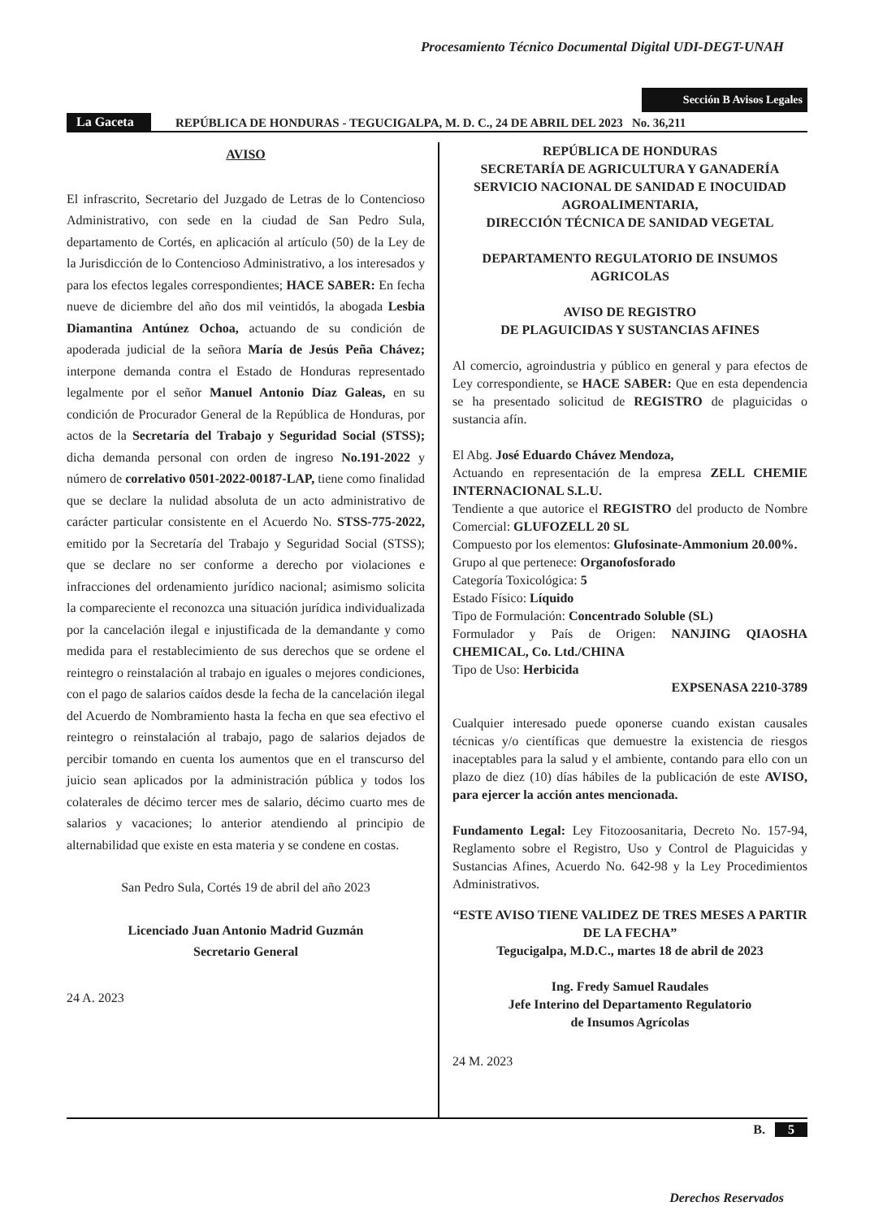Procesamiento Técnico Documental Digital UDI-DEGT-UNAH
Sección B Avisos Legales
La Gaceta
REPÚBLICA DE HONDURAS - TEGUCIGALPA, M. D. C., 24 DE ABRIL DEL 2023 No. 36,211
AVISO
El infrascrito, Secretario del Juzgado de Letras de lo Contencioso Administrativo, con sede en la ciudad de San Pedro Sula, departamento de Cortés, en aplicación al artículo (50) de la Ley de la Jurisdicción de lo Contencioso Administrativo, a los interesados y para los efectos legales correspondientes; HACE SABER: En fecha nueve de diciembre del año dos mil veintidós, la abogada Lesbia Diamantina Antúnez Ochoa, actuando de su condición de apoderada judicial de la señora María de Jesús Peña Chávez; interpone demanda contra el Estado de Honduras representado legalmente por el señor Manuel Antonio Díaz Galeas, en su condición de Procurador General de la República de Honduras, por actos de la Secretaría del Trabajo y Seguridad Social (STSS); dicha demanda personal con orden de ingreso No.191-2022 y número de correlativo 0501-2022-00187-LAP, tiene como finalidad que se declare la nulidad absoluta de un acto administrativo de carácter particular consistente en el Acuerdo No. STSS-775-2022, emitido por la Secretaría del Trabajo y Seguridad Social (STSS); que se declare no ser conforme a derecho por violaciones e infracciones del ordenamiento jurídico nacional; asimismo solicita la compareciente el reconozca una situación jurídica individualizada por la cancelación ilegal e injustificada de la demandante y como medida para el restablecimiento de sus derechos que se ordene el reintegro o reinstalación al trabajo en iguales o mejores condiciones, con el pago de salarios caídos desde la fecha de la cancelación ilegal del Acuerdo de Nombramiento hasta la fecha en que sea efectivo el reintegro o reinstalación al trabajo, pago de salarios dejados de percibir tomando en cuenta los aumentos que en el transcurso del juicio sean aplicados por la administración pública y todos los colaterales de décimo tercer mes de salario, décimo cuarto mes de salarios y vacaciones; lo anterior atendiendo al principio de alternabilidad que existe en esta materia y se condene en costas.
San Pedro Sula, Cortés 19 de abril del año 2023
Licenciado Juan Antonio Madrid Guzmán
Secretario General
24 A. 2023
REPÚBLICA DE HONDURAS
SECRETARÍA DE AGRICULTURA Y GANADERÍA
SERVICIO NACIONAL DE SANIDAD E INOCUIDAD AGROALIMENTARIA,
DIRECCIÓN TÉCNICA DE SANIDAD VEGETAL
DEPARTAMENTO REGULATORIO DE INSUMOS AGRICOLAS
AVISO DE REGISTRO
DE PLAGUICIDAS Y SUSTANCIAS AFINES
Al comercio, agroindustria y público en general y para efectos de Ley correspondiente, se HACE SABER: Que en esta dependencia se ha presentado solicitud de REGISTRO de plaguicidas o sustancia afín.
El Abg. José Eduardo Chávez Mendoza,
Actuando en representación de la empresa ZELL CHEMIE INTERNACIONAL S.L.U.
Tendiente a que autorice el REGISTRO del producto de Nombre Comercial: GLUFOZELL 20 SL
Compuesto por los elementos: Glufosinate-Ammonium 20.00%.
Grupo al que pertenece: Organofosforado
Categoría Toxicológica: 5
Estado Físico: Líquido
Tipo de Formulación: Concentrado Soluble (SL)
Formulador y País de Origen: NANJING QIAOSHA CHEMICAL, Co. Ltd./CHINA
Tipo de Uso: Herbicida
EXPSENASA 2210-3789
Cualquier interesado puede oponerse cuando existan causales técnicas y/o científicas que demuestre la existencia de riesgos inaceptables para la salud y el ambiente, contando para ello con un plazo de diez (10) días hábiles de la publicación de este AVISO, para ejercer la acción antes mencionada.
Fundamento Legal: Ley Fitozoosanitaria, Decreto No. 157-94, Reglamento sobre el Registro, Uso y Control de Plaguicidas y Sustancias Afines, Acuerdo No. 642-98 y la Ley Procedimientos Administrativos.
“ESTE AVISO TIENE VALIDEZ DE TRES MESES A PARTIR DE LA FECHA”
Tegucigalpa, M.D.C., martes 18 de abril de 2023
Ing. Fredy Samuel Raudales
Jefe Interino del Departamento Regulatorio
de Insumos Agrícolas
24 M. 2023
B. 5
Derechos Reservados